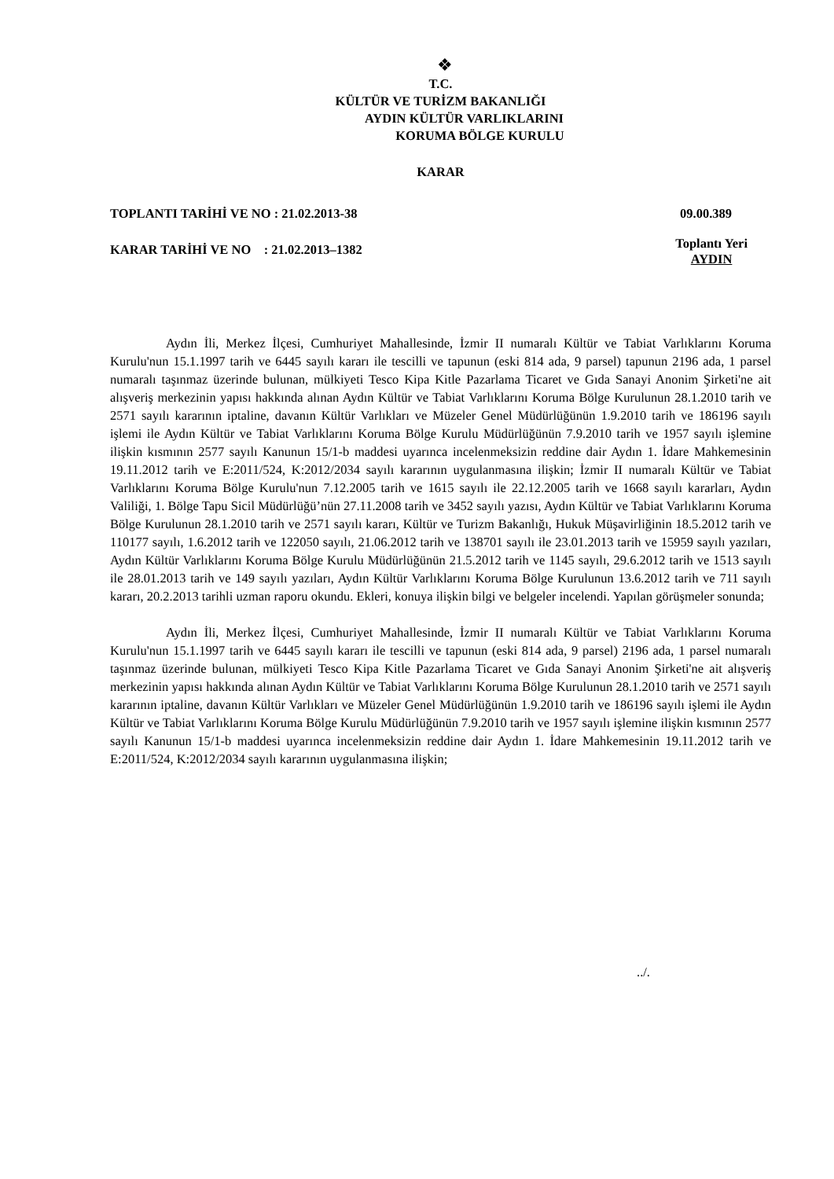❖
T.C.
KÜLTÜR VE TURİZM BAKANLIĞI
AYDIN KÜLTÜR VARLIKLARINI
KORUMA BÖLGE KURULU
KARAR
TOPLANTI TARİHİ VE NO : 21.02.2013-38 09.00.389
KARAR TARİHİ VE NO : 21.02.2013–1382 Toplantı Yeri
AYDIN
Aydın İli, Merkez İlçesi, Cumhuriyet Mahallesinde, İzmir II numaralı Kültür ve Tabiat Varlıklarını Koruma Kurulu'nun 15.1.1997 tarih ve 6445 sayılı kararı ile tescilli ve tapunun (eski 814 ada, 9 parsel) tapunun 2196 ada, 1 parsel numaralı taşınmaz üzerinde bulunan, mülkiyeti Tesco Kipa Kitle Pazarlama Ticaret ve Gıda Sanayi Anonim Şirketi'ne ait alışveriş merkezinin yapısı hakkında alınan Aydın Kültür ve Tabiat Varlıklarını Koruma Bölge Kurulunun 28.1.2010 tarih ve 2571 sayılı kararının iptaline, davanın Kültür Varlıkları ve Müzeler Genel Müdürlüğünün 1.9.2010 tarih ve 186196 sayılı işlemi ile Aydın Kültür ve Tabiat Varlıklarını Koruma Bölge Kurulu Müdürlüğünün 7.9.2010 tarih ve 1957 sayılı işlemine ilişkin kısmının 2577 sayılı Kanunun 15/1-b maddesi uyarınca incelenmeksizin reddine dair Aydın 1. İdare Mahkemesinin 19.11.2012 tarih ve E:2011/524, K:2012/2034 sayılı kararının uygulanmasına ilişkin; İzmir II numaralı Kültür ve Tabiat Varlıklarını Koruma Bölge Kurulu'nun 7.12.2005 tarih ve 1615 sayılı ile 22.12.2005 tarih ve 1668 sayılı kararları, Aydın Valiliği, 1. Bölge Tapu Sicil Müdürlüğü’nün 27.11.2008 tarih ve 3452 sayılı yazısı, Aydın Kültür ve Tabiat Varlıklarını Koruma Bölge Kurulunun 28.1.2010 tarih ve 2571 sayılı kararı, Kültür ve Turizm Bakanlığı, Hukuk Müşavirliğinin 18.5.2012 tarih ve 110177 sayılı, 1.6.2012 tarih ve 122050 sayılı, 21.06.2012 tarih ve 138701 sayılı ile 23.01.2013 tarih ve 15959 sayılı yazıları, Aydın Kültür Varlıklarını Koruma Bölge Kurulu Müdürlüğünün 21.5.2012 tarih ve 1145 sayılı, 29.6.2012 tarih ve 1513 sayılı ile 28.01.2013 tarih ve 149 sayılı yazıları, Aydın Kültür Varlıklarını Koruma Bölge Kurulunun 13.6.2012 tarih ve 711 sayılı kararı, 20.2.2013 tarihli uzman raporu okundu. Ekleri, konuya ilişkin bilgi ve belgeler incelendi. Yapılan görüşmeler sonunda;
Aydın İli, Merkez İlçesi, Cumhuriyet Mahallesinde, İzmir II numaralı Kültür ve Tabiat Varlıklarını Koruma Kurulu'nun 15.1.1997 tarih ve 6445 sayılı kararı ile tescilli ve tapunun (eski 814 ada, 9 parsel) 2196 ada, 1 parsel numaralı taşınmaz üzerinde bulunan, mülkiyeti Tesco Kipa Kitle Pazarlama Ticaret ve Gıda Sanayi Anonim Şirketi'ne ait alışveriş merkezinin yapısı hakkında alınan Aydın Kültür ve Tabiat Varlıklarını Koruma Bölge Kurulunun 28.1.2010 tarih ve 2571 sayılı kararının iptaline, davanın Kültür Varlıkları ve Müzeler Genel Müdürlüğünün 1.9.2010 tarih ve 186196 sayılı işlemi ile Aydın Kültür ve Tabiat Varlıklarını Koruma Bölge Kurulu Müdürlüğünün 7.9.2010 tarih ve 1957 sayılı işlemine ilişkin kısmının 2577 sayılı Kanunun 15/1-b maddesi uyarınca incelenmeksizin reddine dair Aydın 1. İdare Mahkemesinin 19.11.2012 tarih ve E:2011/524, K:2012/2034 sayılı kararının uygulanmasına ilişkin;
../.